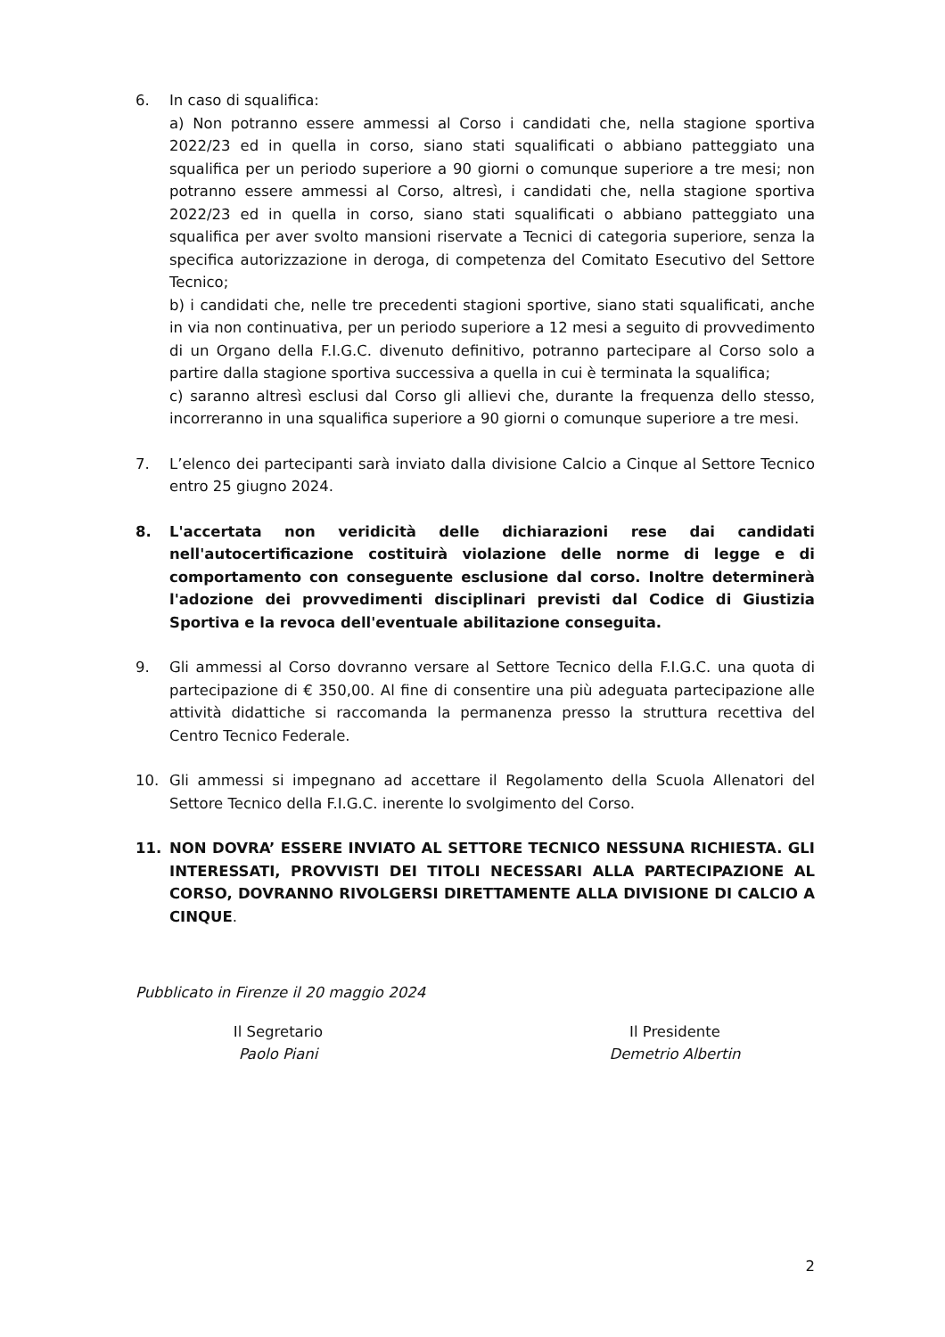6. In caso di squalifica:
a) Non potranno essere ammessi al Corso i candidati che, nella stagione sportiva 2022/23 ed in quella in corso, siano stati squalificati o abbiano patteggiato una squalifica per un periodo superiore a 90 giorni o comunque superiore a tre mesi; non potranno essere ammessi al Corso, altresì, i candidati che, nella stagione sportiva 2022/23 ed in quella in corso, siano stati squalificati o abbiano patteggiato una squalifica per aver svolto mansioni riservate a Tecnici di categoria superiore, senza la specifica autorizzazione in deroga, di competenza del Comitato Esecutivo del Settore Tecnico;
b) i candidati che, nelle tre precedenti stagioni sportive, siano stati squalificati, anche in via non continuativa, per un periodo superiore a 12 mesi a seguito di provvedimento di un Organo della F.I.G.C. divenuto definitivo, potranno partecipare al Corso solo a partire dalla stagione sportiva successiva a quella in cui è terminata la squalifica;
c) saranno altresì esclusi dal Corso gli allievi che, durante la frequenza dello stesso, incorreranno in una squalifica superiore a 90 giorni o comunque superiore a tre mesi.
7. L’elenco dei partecipanti sarà inviato dalla divisione Calcio a Cinque al Settore Tecnico entro 25 giugno 2024.
8. L'accertata non veridicità delle dichiarazioni rese dai candidati nell'autocertificazione costituirà violazione delle norme di legge e di comportamento con conseguente esclusione dal corso. Inoltre determinerà l'adozione dei provvedimenti disciplinari previsti dal Codice di Giustizia Sportiva e la revoca dell'eventuale abilitazione conseguita.
9. Gli ammessi al Corso dovranno versare al Settore Tecnico della F.I.G.C. una quota di partecipazione di € 350,00. Al fine di consentire una più adeguata partecipazione alle attività didattiche si raccomanda la permanenza presso la struttura recettiva del Centro Tecnico Federale.
10. Gli ammessi si impegnano ad accettare il Regolamento della Scuola Allenatori del Settore Tecnico della F.I.G.C. inerente lo svolgimento del Corso.
11. NON DOVRA’ ESSERE INVIATO AL SETTORE TECNICO NESSUNA RICHIESTA. GLI INTERESSATI, PROVVISTI DEI TITOLI NECESSARI ALLA PARTECIPAZIONE AL CORSO, DOVRANNO RIVOLGERSI DIRETTAMENTE ALLA DIVISIONE DI CALCIO A CINQUE.
Pubblicato in Firenze il 20 maggio 2024
Il Segretario
Paolo Piani
Il Presidente
Demetrio Albertin
2